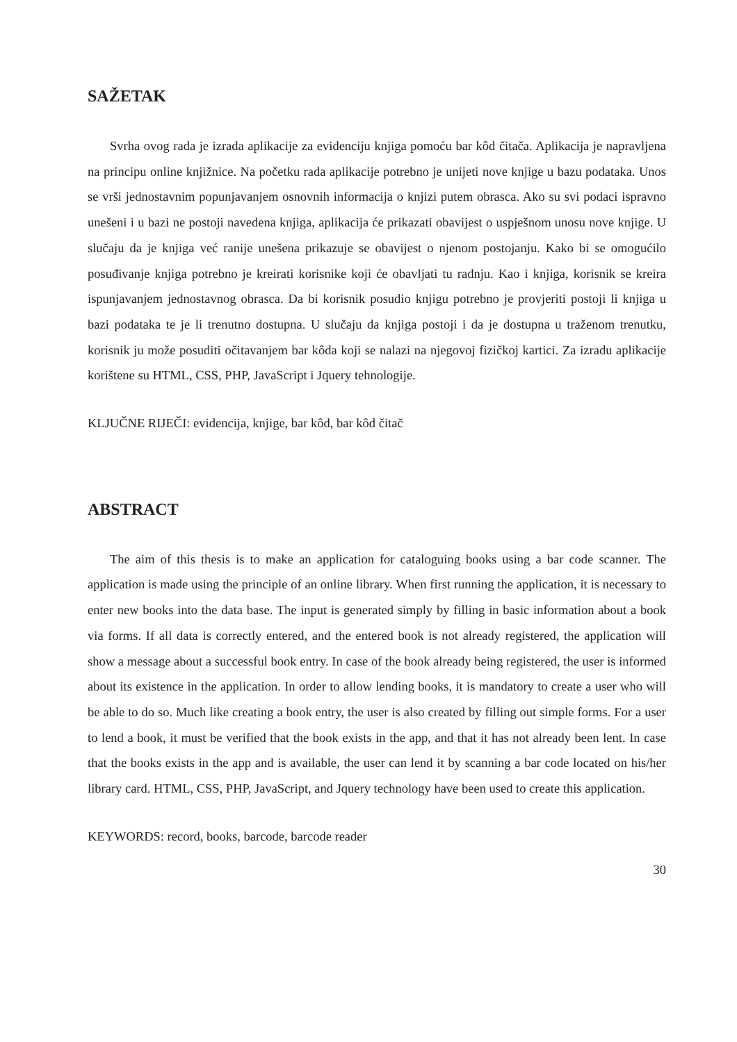SAŽETAK
Svrha ovog rada je izrada aplikacije za evidenciju knjiga pomoću bar kôd čitača. Aplikacija je napravljena na principu online knjižnice. Na početku rada aplikacije potrebno je unijeti nove knjige u bazu podataka. Unos se vrši jednostavnim popunjavanjem osnovnih informacija o knjizi putem obrasca. Ako su svi podaci ispravno unešeni i u bazi ne postoji navedena knjiga, aplikacija će prikazati obavijest o uspješnom unosu nove knjige. U slučaju da je knjiga već ranije unešena prikazuje se obavijest o njenom postojanju. Kako bi se omogućilo posuđivanje knjiga potrebno je kreirati korisnike koji će obavljati tu radnju. Kao i knjiga, korisnik se kreira ispunjavanjem jednostavnog obrasca. Da bi korisnik posudio knjigu potrebno je provjeriti postoji li knjiga u bazi podataka te je li trenutno dostupna. U slučaju da knjiga postoji i da je dostupna u traženom trenutku, korisnik ju može posuditi očitavanjem bar kôda koji se nalazi na njegovoj fizičkoj kartici. Za izradu aplikacije korištene su HTML, CSS, PHP, JavaScript i Jquery tehnologije.
KLJUČNE RIJEČI: evidencija, knjige, bar kôd, bar kôd čitač
ABSTRACT
The aim of this thesis is to make an application for cataloguing books using a bar code scanner. The application is made using the principle of an online library. When first running the application, it is necessary to enter new books into the data base. The input is generated simply by filling in basic information about a book via forms. If all data is correctly entered, and the entered book is not already registered, the application will show a message about a successful book entry. In case of the book already being registered, the user is informed about its existence in the application. In order to allow lending books, it is mandatory to create a user who will be able to do so. Much like creating a book entry, the user is also created by filling out simple forms. For a user to lend a book, it must be verified that the book exists in the app, and that it has not already been lent. In case that the books exists in the app and is available, the user can lend it by scanning a bar code located on his/her library card. HTML, CSS, PHP, JavaScript, and Jquery technology have been used to create this application.
KEYWORDS: record, books, barcode, barcode reader
30